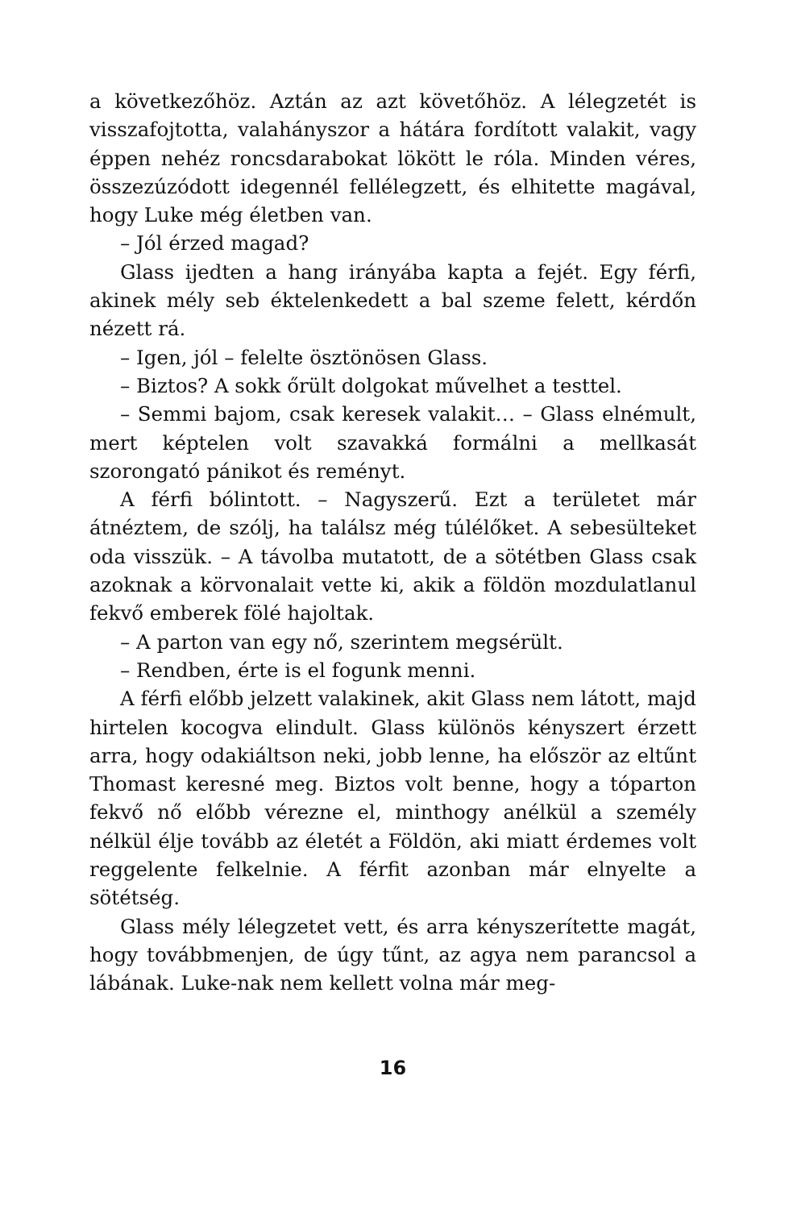a következőhöz. Aztán az azt követőhöz. A lélegzetét is visszafojtotta, valahányszor a hátára fordított valakit, vagy éppen nehéz roncsdarabokat lökött le róla. Minden véres, összezúzódott idegennél fellélegzett, és elhitette magával, hogy Luke még életben van.
– Jól érzed magad?
Glass ijedten a hang irányába kapta a fejét. Egy férfi, akinek mély seb éktelenkedett a bal szeme felett, kérdőn nézett rá.
– Igen, jól – felelte ösztönösen Glass.
– Biztos? A sokk őrült dolgokat művelhet a testtel.
– Semmi bajom, csak keresek valakit… – Glass elnémult, mert képtelen volt szavakká formálni a mellkasát szorongató pánikot és reményt.
A férfi bólintott. – Nagyszerű. Ezt a területet már átnéztem, de szólj, ha találsz még túlélőket. A sebesülteket oda visszük. – A távolba mutatott, de a sötétben Glass csak azoknak a körvonalait vette ki, akik a földön mozdulatlanul fekvő emberek fölé hajoltak.
– A parton van egy nő, szerintem megsérült.
– Rendben, érte is el fogunk menni.
A férfi előbb jelzett valakinek, akit Glass nem látott, majd hirtelen kocogva elindult. Glass különös kényszert érzett arra, hogy odakiáltson neki, jobb lenne, ha először az eltűnt Thomast keresné meg. Biztos volt benne, hogy a tóparton fekvő nő előbb vérezne el, minthogy anélkül a személy nélkül élje tovább az életét a Földön, aki miatt érdemes volt reggelente felkelnie. A férfit azonban már elnyelte a sötétség.
Glass mély lélegzetet vett, és arra kényszerítette magát, hogy továbbmenjen, de úgy tűnt, az agya nem parancsol a lábának. Luke-nak nem kellett volna már meg-
16